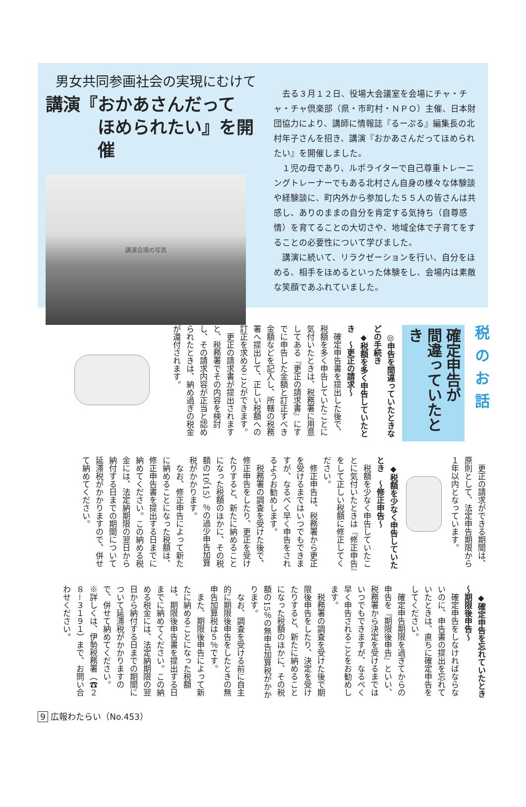男女共同参画社会の実現にむけて
講演『おかあさんだって
ほめられたい』を開催
講演会場の写真
去る３月１２日、役場大会議室を会場にチャ・チャ・チャ倶楽部（県・市町村・ＮＰＯ）主催、日本財団協力により、講師に情報誌『るーぷる』編集長の北村年子さんを招き、講演『おかあさんだってほめられたい』を開催しました。
１児の母であり、ルポライターで自己尊重トレーニングトレーナーでもある北村さん自身の様々な体験談や経験談に、町内外から参加した５５人の皆さんは共感し、ありのままの自分を肯定する気持ち（自尊感情）を育てることの大切さや、地域全体で子育てをすることの必要性について学びました。
講演に続いて、リラクゼーションを行い、自分をほめる、相手をほめるといった体験をし、会場内は素敵な笑顔であふれていました。
税のお話
確定申告が
間違っていたとき
◎申告を間違っていたときなどの手続き
◆税額を多く申告していたとき　～更正の請求～
確定申告書を提出した後で、税額を多く申告していたことに気付いたときは、税務署に用意してある『更正の請求書』にすでに申告した金額と訂正すべき金額などを記入し、所轄の税務署へ提出して、正しい税額への訂正を求めることができます。
更正の請求書が提出されますと、税務署でその内容を検討し、その請求内容が正当と認められたときは、納め過ぎの税金が還付されます。
更正の請求ができる期間は、原則として、法定申告期限から１年以内となっています。
◆税額を少なく申告していたとき　～修正申告～
税額を少なく申告していたことに気付いたときは『修正申告』をして正しい税額に修正してください。
修正申告は、税務署から更正を受けるまではいつでもできますが、なるべく早く申告をされるようお勧めします。
税務署の調査を受けた後で、修正申告をしたり、更正を受けたりすると、新たに納めることになった税額のほかに、その税額の10（15）％の過少申告加算税がかかります。
なお、修正申告によって新たに納めることになった税額は、修正申告書を提出する日までに納めてください。この納める税金には、法定納期限の翌日から納付する日までの期間について延滞税がかかりますので、併せて納めてください。
◆確定申告を忘れていたとき　～期限後申告～
確定申告をしなければならないのに、申告書の提出を忘れていたときは、直ちに確定申告をしてください。
確定申告期限を過ぎてからの申告を『期限後申告』といい、税務署から決定を受けるまではいつでもできますが、なるべく早く申告されることをお勧めします。
税務署の調査を受けた後で期限後申告をしたり、決定を受けたりすると、新たに納めることになった税額のほかに、その税額の15％の無申告加算税がかかります。
なお、調査を受ける前に自主的に期限後申告をしたときの無申告加算税は５％です。
また、期限後申告によって新たに納めることになった税額は、期限後申告書を提出する日までに納めてください。この納める税金には、法定納期限の翌日から納付する日までの期間について延滞税がかかりますので、併せて納めてください。
※詳しくは、伊勢税務署（☎２８－３１９１）まで、お問い合わせください。
9 広報わたらい（No.453）